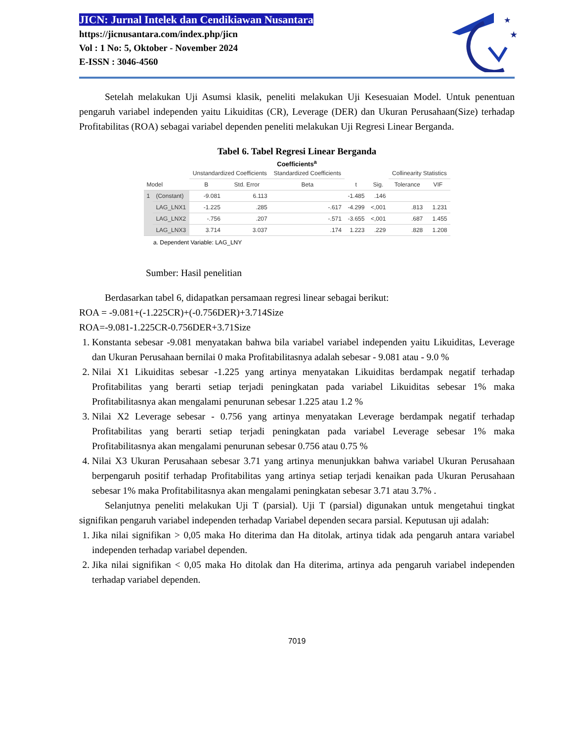★
★
JICN: Jurnal Intelek dan Cendikiawan Nusantara
https://jicnusantara.com/index.php/jicn
Vol : 1 No: 5, Oktober - November 2024
E-ISSN : 3046-4560
Setelah melakukan Uji Asumsi klasik, peneliti melakukan Uji Kesesuaian Model. Untuk penentuan pengaruh variabel independen yaitu Likuiditas (CR), Leverage (DER) dan Ukuran Perusahaan(Size) terhadap Profitabilitas (ROA) sebagai variabel dependen peneliti melakukan Uji Regresi Linear Berganda.
Tabel 6. Tabel Regresi Linear Berganda
Coefficients<sup>a</sup>
| Model | | Unstandardized Coefficients | | Standardized Coefficients | t | Sig. | Collinearity Statistics | |
| --- | --- | --- | --- | --- | --- | --- | --- | --- |
| | | B | Std. Error | Beta | | | Tolerance | VIF |
| 1 | (Constant) | -9.081 | 6.113 | | -1.485 | .146 | | |
| | LAG_LNX1 | -1.225 | .285 | -.617 | -4.299 | <,001 | .813 | 1.231 |
| | LAG_LNX2 | -.756 | .207 | -.571 | -3.655 | <,001 | .687 | 1.455 |
| | LAG_LNX3 | 3.714 | 3.037 | .174 | 1.223 | .229 | .828 | 1.208 |
a. Dependent Variable: LAG_LNY
Sumber: Hasil penelitian
Berdasarkan tabel 6, didapatkan persamaan regresi linear sebagai berikut:
ROA = -9.081+(-1.225CR)+(-0.756DER)+3.714Size
ROA=-9.081-1.225CR-0.756DER+3.71Size
1. Konstanta sebesar -9.081 menyatakan bahwa bila variabel variabel independen yaitu Likuiditas, Leverage dan Ukuran Perusahaan bernilai 0 maka Profitabilitasnya adalah sebesar - 9.081 atau - 9.0 %
2. Nilai X1 Likuiditas sebesar -1.225 yang artinya menyatakan Likuiditas berdampak negatif terhadap Profitabilitas yang berarti setiap terjadi peningkatan pada variabel Likuiditas sebesar 1% maka Profitabilitasnya akan mengalami penurunan sebesar 1.225 atau 1.2 %
3. Nilai X2 Leverage sebesar - 0.756 yang artinya menyatakan Leverage berdampak negatif terhadap Profitabilitas yang berarti setiap terjadi peningkatan pada variabel Leverage sebesar 1% maka Profitabilitasnya akan mengalami penurunan sebesar 0.756 atau 0.75 %
4. Nilai X3 Ukuran Perusahaan sebesar 3.71 yang artinya menunjukkan bahwa variabel Ukuran Perusahaan berpengaruh positif terhadap Profitabilitas yang artinya setiap terjadi kenaikan pada Ukuran Perusahaan sebesar 1% maka Profitabilitasnya akan mengalami peningkatan sebesar 3.71 atau 3.7% .
Selanjutnya peneliti melakukan Uji T (parsial). Uji T (parsial) digunakan untuk mengetahui tingkat signifikan pengaruh variabel independen terhadap Variabel dependen secara parsial. Keputusan uji adalah:
1. Jika nilai signifikan > 0,05 maka Ho diterima dan Ha ditolak, artinya tidak ada pengaruh antara variabel independen terhadap variabel dependen.
2. Jika nilai signifikan < 0,05 maka Ho ditolak dan Ha diterima, artinya ada pengaruh variabel independen terhadap variabel dependen.
7019